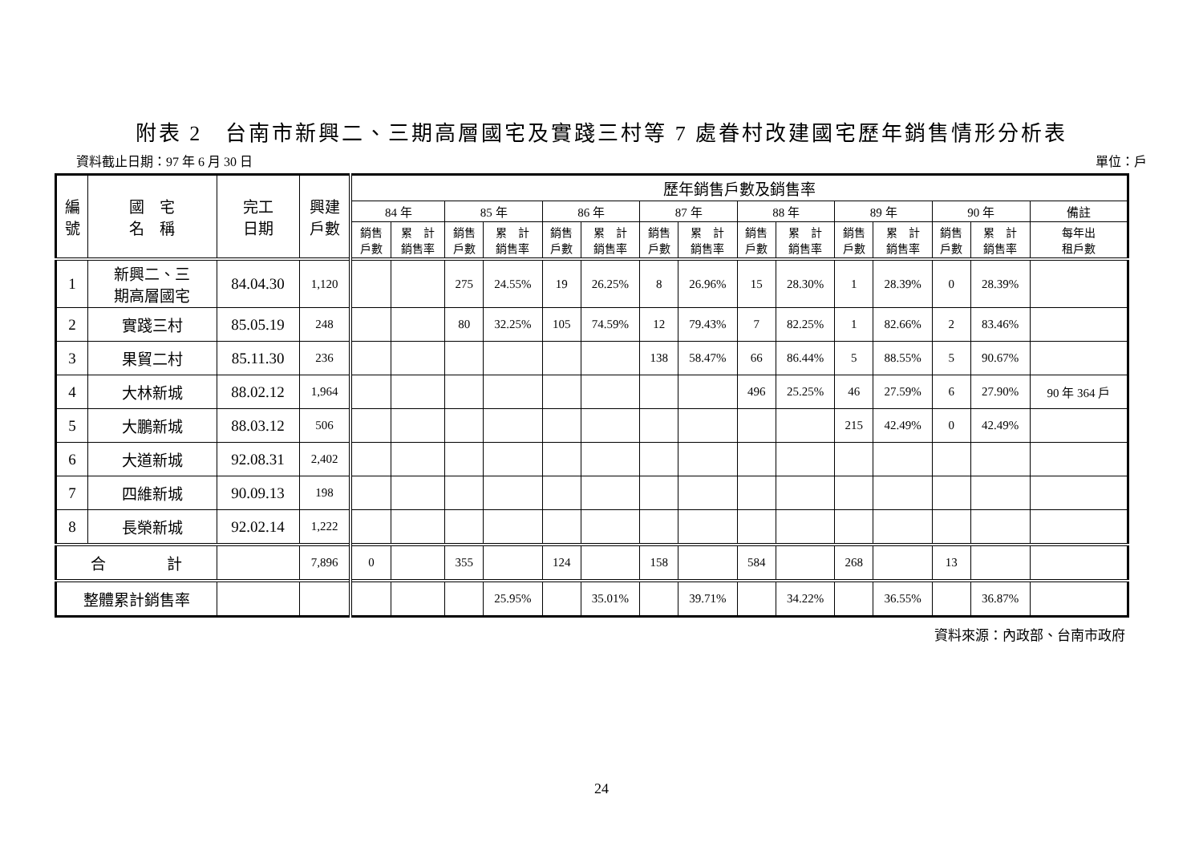附表 2　台南市新興二、三期高層國宅及實踐三村等 7 處眷村改建國宅歷年銷售情形分析表
資料截止日期：97 年 6 月 30 日 單位：戶
| 編 號 | 國 宅 名 稱 | 完工 日期 | 興建 戶數 | 歷年銷售戶數及銷售率 | | | | | | | | | | | | | | |
| --- | --- | --- | --- | --- | --- | --- | --- | --- | --- | --- | --- | --- | --- | --- | --- | --- | --- | --- |
| | | | | 84 年 | | 85 年 | | 86 年 | | 87 年 | | 88 年 | | 89 年 | | 90 年 | | 備註 |
| | | | | 銷售 戶數 | 累 計 銷售率 | 銷售 戶數 | 累 計 銷售率 | 銷售 戶數 | 累 計 銷售率 | 銷售 戶數 | 累 計 銷售率 | 銷售 戶數 | 累 計 銷售率 | 銷售 戶數 | 累 計 銷售率 | 銷售 戶數 | 累 計 銷售率 | 每年出 租戶數 |
| 1 | 新興二、三 期高層國宅 | 84.04.30 | 1,120 | | | 275 | 24.55% | 19 | 26.25% | 8 | 26.96% | 15 | 28.30% | 1 | 28.39% | 0 | 28.39% | |
| 2 | 實踐三村 | 85.05.19 | 248 | | | 80 | 32.25% | 105 | 74.59% | 12 | 79.43% | 7 | 82.25% | 1 | 82.66% | 2 | 83.46% | |
| 3 | 果貿二村 | 85.11.30 | 236 | | | | | | | 138 | 58.47% | 66 | 86.44% | 5 | 88.55% | 5 | 90.67% | |
| 4 | 大林新城 | 88.02.12 | 1,964 | | | | | | | | | 496 | 25.25% | 46 | 27.59% | 6 | 27.90% | 90 年 364 戶 |
| 5 | 大鵬新城 | 88.03.12 | 506 | | | | | | | | | | | 215 | 42.49% | 0 | 42.49% | |
| 6 | 大道新城 | 92.08.31 | 2,402 | | | | | | | | | | | | | | | |
| 7 | 四維新城 | 90.09.13 | 198 | | | | | | | | | | | | | | | |
| 8 | 長榮新城 | 92.02.14 | 1,222 | | | | | | | | | | | | | | | |
| 合 計 | | | 7,896 | 0 | | 355 | | 124 | | 158 | | 584 | | 268 | | 13 | | |
| 整體累計銷售率 | | | | | | | 25.95% | | 35.01% | | 39.71% | | 34.22% | | 36.55% | | 36.87% | |
資料來源：內政部、台南市政府
24